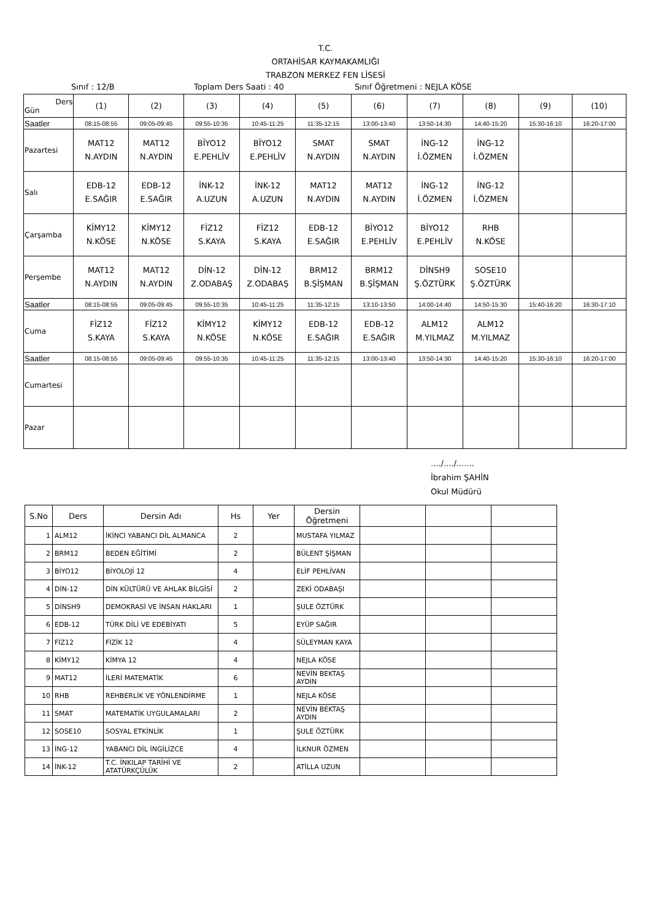T.C.
ORTAHİSAR KAYMAKAMLIĞI
TRABZON MERKEZ FEN LİSESİ
Sınıf : 12/B Toplam Ders Saati : 40 Sınıf Öğretmeni : NEJLA KÖSE
| Ders Gün | (1) | (2) | (3) | (4) | (5) | (6) | (7) | (8) | (9) | (10) |
| Saatler | 08:15-08:55 | 09:05-09:45 | 09:55-10:35 | 10:45-11:25 | 11:35-12:15 | 13:00-13:40 | 13:50-14:30 | 14:40-15:20 | 15:30-16:10 | 16:20-17:00 |
| Pazartesi | MAT12 N.AYDIN | MAT12 N.AYDIN | BİYO12 E.PEHLİV | BİYO12 E.PEHLİV | SMAT N.AYDIN | SMAT N.AYDIN | İNG-12 İ.ÖZMEN | İNG-12 İ.ÖZMEN | | |
| Salı | EDB-12 E.SAĞIR | EDB-12 E.SAĞIR | İNK-12 A.UZUN | İNK-12 A.UZUN | MAT12 N.AYDIN | MAT12 N.AYDIN | İNG-12 İ.ÖZMEN | İNG-12 İ.ÖZMEN | | |
| Çarşamba | KİMY12 N.KÖSE | KİMY12 N.KÖSE | FİZ12 S.KAYA | FİZ12 S.KAYA | EDB-12 E.SAĞIR | BİYO12 E.PEHLİV | BİYO12 E.PEHLİV | RHB N.KÖSE | | |
| Perşembe | MAT12 N.AYDIN | MAT12 N.AYDIN | DİN-12 Z.ODABAŞ | DİN-12 Z.ODABAŞ | BRM12 B.ŞİŞMAN | BRM12 B.ŞİŞMAN | DİNSH9 Ş.ÖZTÜRK | SOSE10 Ş.ÖZTÜRK | | |
| Saatler | 08:15-08:55 | 09:05-09:45 | 09:55-10:35 | 10:45-11:25 | 11:35-12:15 | 13:10-13:50 | 14:00-14:40 | 14:50-15:30 | 15:40-16:20 | 16:30-17:10 |
| Cuma | FİZ12 S.KAYA | FİZ12 S.KAYA | KİMY12 N.KÖSE | KİMY12 N.KÖSE | EDB-12 E.SAĞIR | EDB-12 E.SAĞIR | ALM12 M.YILMAZ | ALM12 M.YILMAZ | | |
| Saatler | 08:15-08:55 | 09:05-09:45 | 09:55-10:35 | 10:45-11:25 | 11:35-12:15 | 13:00-13:40 | 13:50-14:30 | 14:40-15:20 | 15:30-16:10 | 16:20-17:00 |
| Cumartesi | | | | | | | | | | |
| Pazar | | | | | | | | | | |
..../..../.......
İbrahim ŞAHİN
Okul Müdürü
| S.No | Ders | Dersin Adı | Hs | Yer | Dersin Öğretmeni | | | |
| --- | --- | --- | --- | --- | --- | --- | --- | --- |
| 1 | ALM12 | İKİNCİ YABANCI DİL ALMANCA | 2 | | MUSTAFA YILMAZ | | | |
| 2 | BRM12 | BEDEN EĞİTİMİ | 2 | | BÜLENT ŞİŞMAN | | | |
| 3 | BİYO12 | BİYOLOJİ 12 | 4 | | ELİF PEHLİVAN | | | |
| 4 | DİN-12 | DİN KÜLTÜRÜ VE AHLAK BİLGİSİ | 2 | | ZEKİ ODABAŞI | | | |
| 5 | DİNSH9 | DEMOKRASİ VE İNSAN HAKLARI | 1 | | ŞULE ÖZTÜRK | | | |
| 6 | EDB-12 | TÜRK DİLİ VE EDEBİYATI | 5 | | EYÜP SAĞIR | | | |
| 7 | FİZ12 | FİZİK 12 | 4 | | SÜLEYMAN KAYA | | | |
| 8 | KİMY12 | KİMYA 12 | 4 | | NEJLA KÖSE | | | |
| 9 | MAT12 | İLERİ MATEMATİK | 6 | | NEVİN BEKTAŞ AYDIN | | | |
| 10 | RHB | REHBERLİK VE YÖNLENDİRME | 1 | | NEJLA KÖSE | | | |
| 11 | SMAT | MATEMATİK UYGULAMALARI | 2 | | NEVİN BEKTAŞ AYDIN | | | |
| 12 | SOSE10 | SOSYAL ETKİNLİK | 1 | | ŞULE ÖZTÜRK | | | |
| 13 | İNG-12 | YABANCI DİL İNGİLİZCE | 4 | | İLKNUR ÖZMEN | | | |
| 14 | İNK-12 | T.C. İNKILAP TARİHİ VE ATATÜRKÇÜLÜK | 2 | | ATİLLA UZUN | | | |